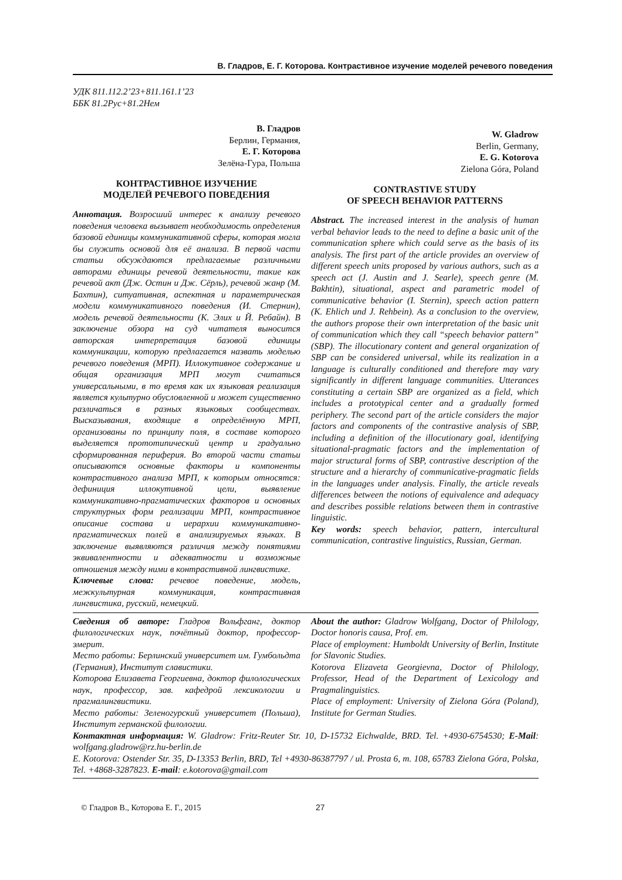В. Гладров, Е. Г. Которова. Контрастивное изучение моделей речевого поведения
УДК 811.112.2’23+811.161.1’23
ББК 81.2Рус+81.2Нем
В. Гладров
Берлин, Германия,
Е. Г. Которова
Зелёна-Гура, Польша
КОНТРАСТИВНОЕ ИЗУЧЕНИЕ
МОДЕЛЕЙ РЕЧЕВОГО ПОВЕДЕНИЯ
Аннотация. Возросший интерес к анализу речевого поведения человека вызывает необходимость определения базовой единицы коммуникативной сферы, которая могла бы служить основой для её анализа. В первой части статьи обсуждаются предлагаемые различными авторами единицы речевой деятельности, такие как речевой акт (Дж. Остин и Дж. Сёрль), речевой жанр (М. Бахтин), ситуативная, аспектная и параметрическая модели коммуникативного поведения (И. Стернин), модель речевой деятельности (К. Элих и Й. Ребайн). В заключение обзора на суд читателя выносится авторская интерпретация базовой единицы коммуникации, которую предлагается назвать моделью речевого поведения (МРП). Иллокутивное содержание и общая организация МРП могут считаться универсальными, в то время как их языковая реализация является культурно обусловленной и может существенно различаться в разных языковых сообществах. Высказывания, входящие в определённую МРП, организованы по принципу поля, в составе которого выделяется прототипический центр и градуально сформированная периферия. Во второй части статьи описываются основные факторы и компоненты контрастивного анализа МРП, к которым относятся: дефиниция иллокутивной цели, выявление коммуникативно-прагматических факторов и основных структурных форм реализации МРП, контрастивное описание состава и иерархии коммуникативно-прагматических полей в анализируемых языках. В заключение выявляются различия между понятиями эквивалентности и адекватности и возможные отношения между ними в контрастивной лингвистике.
Ключевые слова: речевое поведение, модель, межкультурная коммуникация, контрастивная лингвистика, русский, немецкий.
W. Gladrow
Berlin, Germany,
E. G. Kotorova
Zielona Góra, Poland
CONTRASTIVE STUDY
OF SPEECH BEHAVIOR PATTERNS
Abstract. The increased interest in the analysis of human verbal behavior leads to the need to define a basic unit of the communication sphere which could serve as the basis of its analysis. The first part of the article provides an overview of different speech units proposed by various authors, such as a speech act (J. Austin and J. Searle), speech genre (M. Bakhtin), situational, aspect and parametric model of communicative behavior (I. Sternin), speech action pattern (K. Ehlich und J. Rehbein). As a conclusion to the overview, the authors propose their own interpretation of the basic unit of communication which they call “speech behavior pattern” (SBP). The illocutionary content and general organization of SBP can be considered universal, while its realization in a language is culturally conditioned and therefore may vary significantly in different language communities. Utterances constituting a certain SBP are organized as a field, which includes a prototypical center and a gradually formed periphery. The second part of the article considers the major factors and components of the contrastive analysis of SBP, including a definition of the illocutionary goal, identifying situational-pragmatic factors and the implementation of major structural forms of SBP, contrastive description of the structure and a hierarchy of communicative-pragmatic fields in the languages under analysis. Finally, the article reveals differences between the notions of equivalence and adequacy and describes possible relations between them in contrastive linguistic.
Key words: speech behavior, pattern, intercultural communication, contrastive linguistics, Russian, German.
Сведения об авторе: Гладров Вольфганг, доктор филологических наук, почётный доктор, профессор-эмерит.
Место работы: Берлинский университет им. Гумбольдта (Германия), Институт славистики.
Которова Елизавета Георгиевна, доктор филологических наук, профессор, зав. кафедрой лексикологии и прагмалингвистики.
Место работы: Зеленогурский университет (Польша), Институт германской филологии.
About the author: Gladrow Wolfgang, Doctor of Philology, Doctor honoris causa, Prof. em.
Place of employment: Humboldt University of Berlin, Institute for Slavonic Studies.
Kotorova Elizaveta Georgievna, Doctor of Philology, Professor, Head of the Department of Lexicology and Pragmalinguistics.
Place of employment: University of Zielona Góra (Poland), Institute for German Studies.
Контактная информация: W. Gladrow: Fritz-Reuter Str. 10, D-15732 Eichwalde, BRD. Tel. +4930-6754530; E-Mail: wolfgang.gladrow@rz.hu-berlin.de
E. Kotorova: Ostender Str. 35, D-13353 Berlin, BRD, Tel +4930-86387797 / ul. Prosta 6, m. 108, 65783 Zielona Góra, Polska, Tel. +4868-3287823. E-mail: e.kotorova@gmail.com
© Гладров В., Которова Е. Г., 2015 27